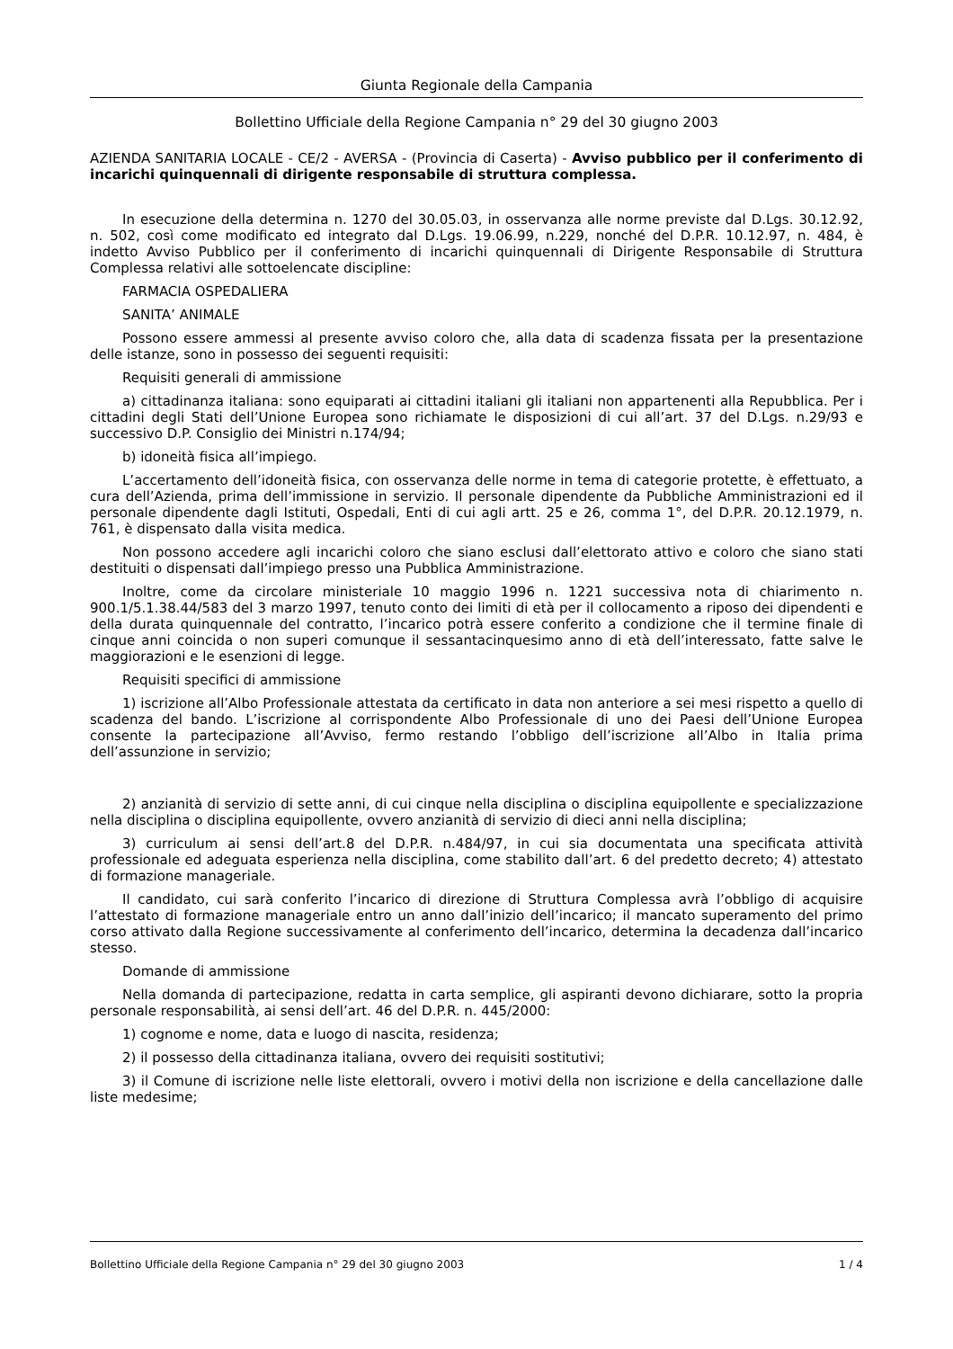Giunta Regionale della Campania
Bollettino Ufficiale della Regione Campania n° 29 del 30 giugno 2003
AZIENDA SANITARIA LOCALE - CE/2 - AVERSA - (Provincia di Caserta) - Avviso pubblico per il conferimento di incarichi quinquennali di dirigente responsabile di struttura complessa.
In esecuzione della determina n. 1270 del 30.05.03, in osservanza alle norme previste dal D.Lgs. 30.12.92, n. 502, così come modificato ed integrato dal D.Lgs. 19.06.99, n.229, nonché del D.P.R. 10.12.97, n. 484, è indetto Avviso Pubblico per il conferimento di incarichi quinquennali di Dirigente Responsabile di Struttura Complessa relativi alle sottoelencate discipline:
FARMACIA OSPEDALIERA
SANITA’ ANIMALE
Possono essere ammessi al presente avviso coloro che, alla data di scadenza fissata per la presentazione delle istanze, sono in possesso dei seguenti requisiti:
Requisiti generali di ammissione
a) cittadinanza italiana: sono equiparati ai cittadini italiani gli italiani non appartenenti alla Repubblica. Per i cittadini degli Stati dell’Unione Europea sono richiamate le disposizioni di cui all’art. 37 del D.Lgs. n.29/93 e successivo D.P. Consiglio dei Ministri n.174/94;
b) idoneità fisica all’impiego.
L’accertamento dell’idoneità fisica, con osservanza delle norme in tema di categorie protette, è effettuato, a cura dell’Azienda, prima dell’immissione in servizio. Il personale dipendente da Pubbliche Amministrazioni ed il personale dipendente dagli Istituti, Ospedali, Enti di cui agli artt. 25 e 26, comma 1°, del D.P.R. 20.12.1979, n. 761, è dispensato dalla visita medica.
Non possono accedere agli incarichi coloro che siano esclusi dall’elettorato attivo e coloro che siano stati destituiti o dispensati dall’impiego presso una Pubblica Amministrazione.
Inoltre, come da circolare ministeriale 10 maggio 1996 n. 1221 successiva nota di chiarimento n. 900.1/5.1.38.44/583 del 3 marzo 1997, tenuto conto dei limiti di età per il collocamento a riposo dei dipendenti e della durata quinquennale del contratto, l’incarico potrà essere conferito a condizione che il termine finale di cinque anni coincida o non superi comunque il sessantacinquesimo anno di età dell’interessato, fatte salve le maggiorazioni e le esenzioni di legge.
Requisiti specifici di ammissione
1) iscrizione all’Albo Professionale attestata da certificato in data non anteriore a sei mesi rispetto a quello di scadenza del bando. L’iscrizione al corrispondente Albo Professionale di uno dei Paesi dell’Unione Europea consente la partecipazione all’Avviso, fermo restando l’obbligo dell’iscrizione all’Albo in Italia prima dell’assunzione in servizio;
2) anzianità di servizio di sette anni, di cui cinque nella disciplina o disciplina equipollente e specializzazione nella disciplina o disciplina equipollente, ovvero anzianità di servizio di dieci anni nella disciplina;
3) curriculum ai sensi dell’art.8 del D.P.R. n.484/97, in cui sia documentata una specificata attività professionale ed adeguata esperienza nella disciplina, come stabilito dall’art. 6 del predetto decreto; 4) attestato di formazione manageriale.
Il candidato, cui sarà conferito l’incarico di direzione di Struttura Complessa avrà l’obbligo di acquisire l’attestato di formazione manageriale entro un anno dall’inizio dell’incarico; il mancato superamento del primo corso attivato dalla Regione successivamente al conferimento dell’incarico, determina la decadenza dall’incarico stesso.
Domande di ammissione
Nella domanda di partecipazione, redatta in carta semplice, gli aspiranti devono dichiarare, sotto la propria personale responsabilità, ai sensi dell’art. 46 del D.P.R. n. 445/2000:
1) cognome e nome, data e luogo di nascita, residenza;
2) il possesso della cittadinanza italiana, ovvero dei requisiti sostitutivi;
3) il Comune di iscrizione nelle liste elettorali, ovvero i motivi della non iscrizione e della cancellazione dalle liste medesime;
Bollettino Ufficiale della Regione Campania n° 29 del 30 giugno 2003 1 / 4